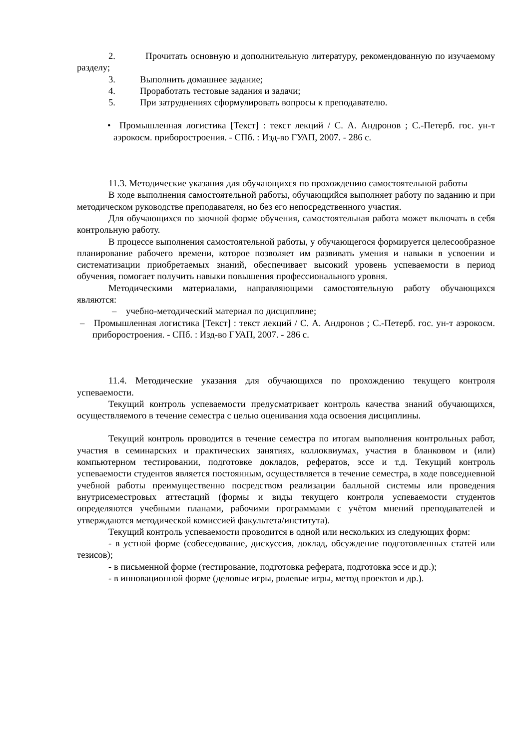2. Прочитать основную и дополнительную литературу, рекомендованную по изучаемому разделу;
3. Выполнить домашнее задание;
4. Проработать тестовые задания и задачи;
5. При затруднениях сформулировать вопросы к преподавателю.
• Промышленная логистика [Текст] : текст лекций / С. А. Андронов ; С.-Петерб. гос. ун-т аэрокосм. приборостроения. - СПб. : Изд-во ГУАП, 2007. - 286 с.
11.3. Методические указания для обучающихся по прохождению самостоятельной работы
В ходе выполнения самостоятельной работы, обучающийся выполняет работу по заданию и при методическом руководстве преподавателя, но без его непосредственного участия.
Для обучающихся по заочной форме обучения, самостоятельная работа может включать в себя контрольную работу.
В процессе выполнения самостоятельной работы, у обучающегося формируется целесообразное планирование рабочего времени, которое позволяет им развивать умения и навыки в усвоении и систематизации приобретаемых знаний, обеспечивает высокий уровень успеваемости в период обучения, помогает получить навыки повышения профессионального уровня.
Методическими материалами, направляющими самостоятельную работу обучающихся являются:
– учебно-методический материал по дисциплине;
– Промышленная логистика [Текст] : текст лекций / С. А. Андронов ; С.-Петерб. гос. ун-т аэрокосм. приборостроения. - СПб. : Изд-во ГУАП, 2007. - 286 с.
11.4. Методические указания для обучающихся по прохождению текущего контроля успеваемости.
Текущий контроль успеваемости предусматривает контроль качества знаний обучающихся, осуществляемого в течение семестра с целью оценивания хода освоения дисциплины.
Текущий контроль проводится в течение семестра по итогам выполнения контрольных работ, участия в семинарских и практических занятиях, коллоквиумах, участия в бланковом и (или) компьютерном тестировании, подготовке докладов, рефератов, эссе и т.д. Текущий контроль успеваемости студентов является постоянным, осуществляется в течение семестра, в ходе повседневной учебной работы преимущественно посредством реализации балльной системы или проведения внутрисеместровых аттестаций (формы и виды текущего контроля успеваемости студентов определяются учебными планами, рабочими программами с учётом мнений преподавателей и утверждаются методической комиссией факультета/института).
Текущий контроль успеваемости проводится в одной или нескольких из следующих форм:
- в устной форме (собеседование, дискуссия, доклад, обсуждение подготовленных статей или тезисов);
- в письменной форме (тестирование, подготовка реферата, подготовка эссе и др.);
- в инновационной форме (деловые игры, ролевые игры, метод проектов и др.).